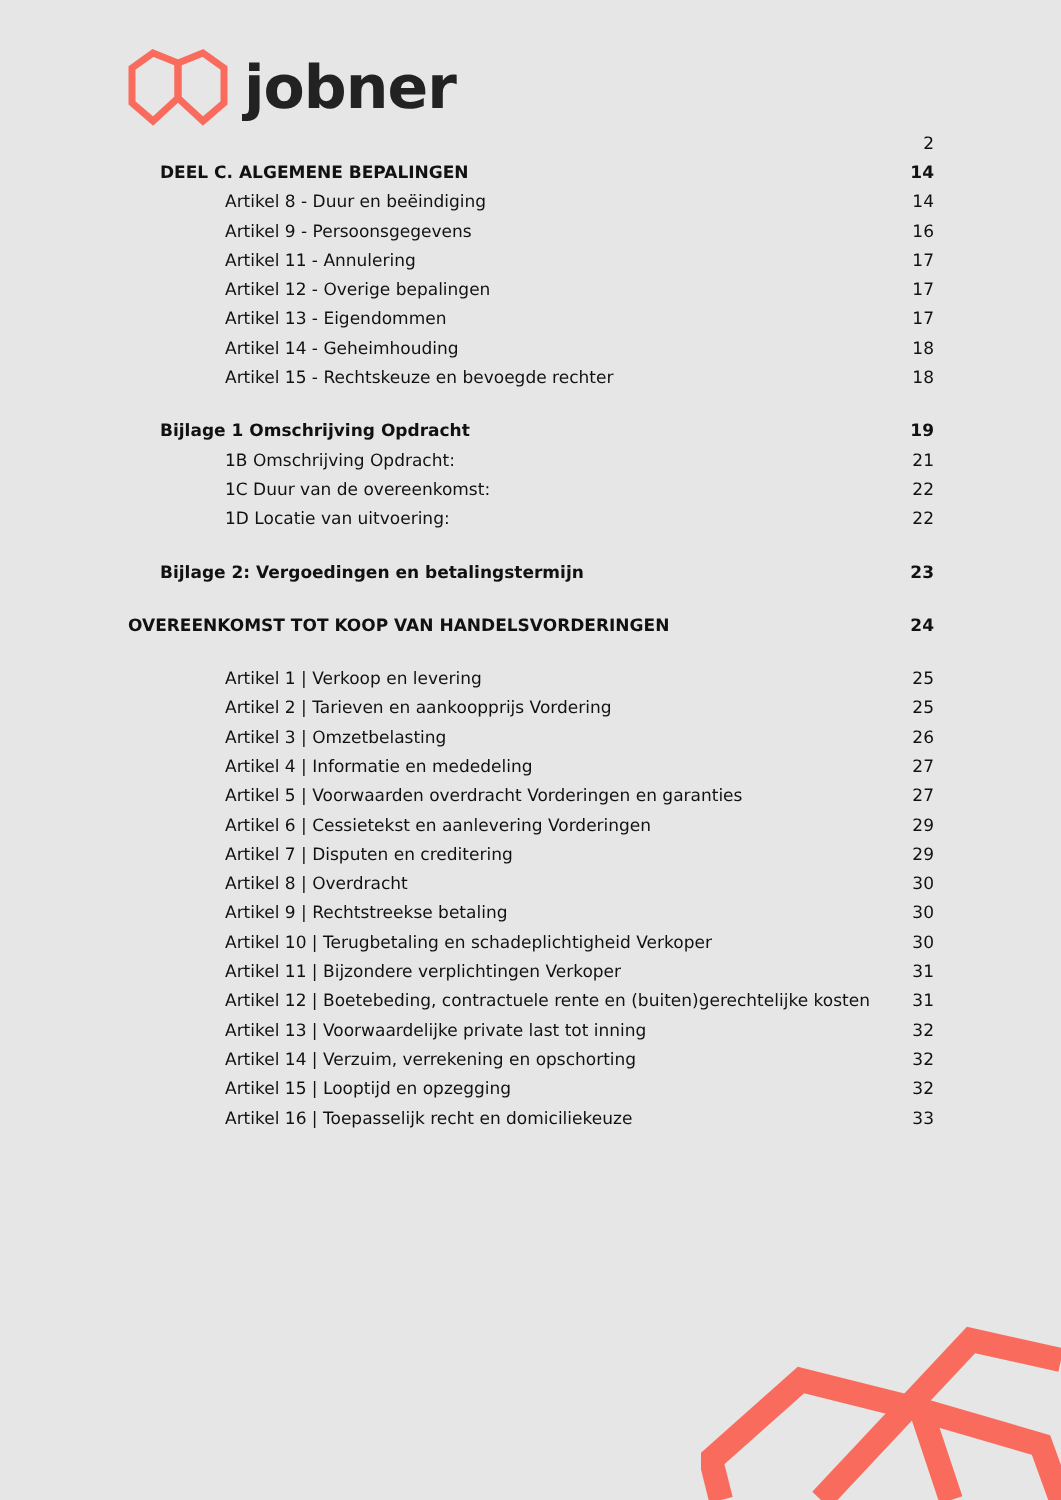jobner
2
DEEL C. ALGEMENE BEPALINGEN 14
Artikel 8 - Duur en beëindiging 14
Artikel 9 - Persoonsgegevens 16
Artikel 11 - Annulering 17
Artikel 12 - Overige bepalingen 17
Artikel 13 - Eigendommen 17
Artikel 14 - Geheimhouding 18
Artikel 15 - Rechtskeuze en bevoegde rechter 18
Bijlage 1 Omschrijving Opdracht 19
1B Omschrijving Opdracht: 21
1C Duur van de overeenkomst: 22
1D Locatie van uitvoering: 22
Bijlage 2: Vergoedingen en betalingstermijn 23
OVEREENKOMST TOT KOOP VAN HANDELSVORDERINGEN 24
Artikel 1 | Verkoop en levering 25
Artikel 2 | Tarieven en aankoopprijs Vordering 25
Artikel 3 | Omzetbelasting 26
Artikel 4 | Informatie en mededeling 27
Artikel 5 | Voorwaarden overdracht Vorderingen en garanties 27
Artikel 6 | Cessietekst en aanlevering Vorderingen 29
Artikel 7 | Disputen en creditering 29
Artikel 8 | Overdracht 30
Artikel 9 | Rechtstreekse betaling 30
Artikel 10 | Terugbetaling en schadeplichtigheid Verkoper 30
Artikel 11 | Bijzondere verplichtingen Verkoper 31
Artikel 12 | Boetebeding, contractuele rente en (buiten)gerechtelijke kosten 31
Artikel 13 | Voorwaardelijke private last tot inning 32
Artikel 14 | Verzuim, verrekening en opschorting 32
Artikel 15 | Looptijd en opzegging 32
Artikel 16 | Toepasselijk recht en domiciliekeuze 33